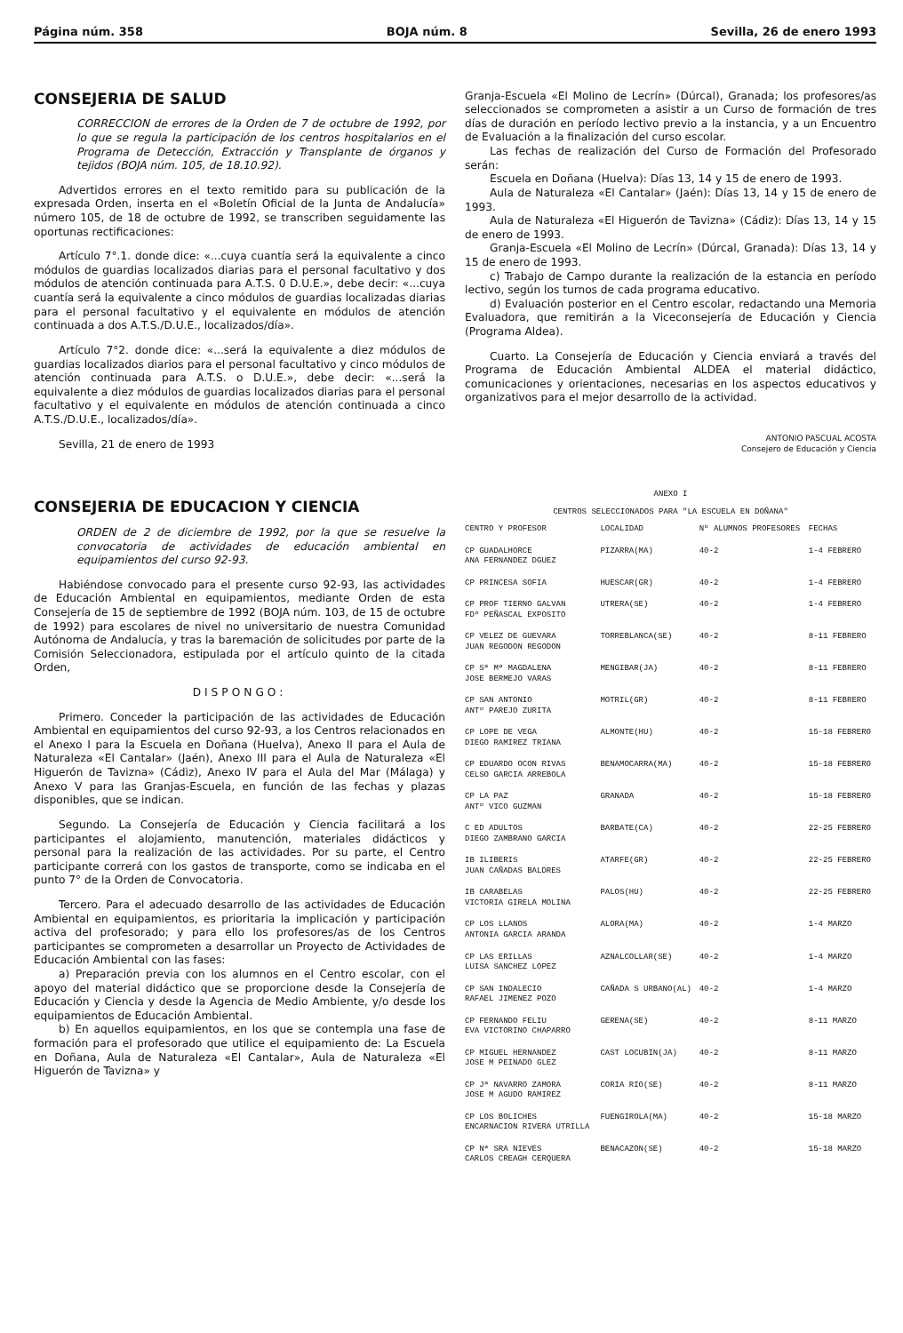Página núm. 358 BOJA núm. 8 Sevilla, 26 de enero 1993
CONSEJERIA DE SALUD
CORRECCION de errores de la Orden de 7 de octubre de 1992, por lo que se regula la participación de los centros hospitalarios en el Programa de Detección, Extracción y Transplante de órganos y tejidos (BOJA núm. 105, de 18.10.92).
Advertidos errores en el texto remitido para su publicación de la expresada Orden, inserta en el «Boletín Oficial de la Junta de Andalucía» número 105, de 18 de octubre de 1992, se transcriben seguidamente las oportunas rectificaciones:
Artículo 7°.1. donde dice: «...cuya cuantía será la equivalente a cinco módulos de guardias localizados diarias para el personal facultativo y dos módulos de atención continuada para A.T.S. 0 D.U.E.», debe decir: «...cuya cuantía será la equivalente a cinco módulos de guardias localizadas diarias para el personal facultativo y el equivalente en módulos de atención continuada a dos A.T.S./D.U.E., localizados/día».
Artículo 7°2. donde dice: «...será la equivalente a diez módulos de guardias localizados diarios para el personal facultativo y cinco módulos de atención continuada para A.T.S. o D.U.E.», debe decir: «...será la equivalente a diez módulos de guardias localizados diarias para el personal facultativo y el equivalente en módulos de atención continuada a cinco A.T.S./D.U.E., localizados/día».
Sevilla, 21 de enero de 1993
CONSEJERIA DE EDUCACION Y CIENCIA
ORDEN de 2 de diciembre de 1992, por la que se resuelve la convocatoria de actividades de educación ambiental en equipamientos del curso 92-93.
Habiéndose convocado para el presente curso 92-93, las actividades de Educación Ambiental en equipamientos, mediante Orden de esta Consejería de 15 de septiembre de 1992 (BOJA núm. 103, de 15 de octubre de 1992) para escolares de nivel no universitario de nuestra Comunidad Autónoma de Andalucía, y tras la baremación de solicitudes por parte de la Comisión Seleccionadora, estipulada por el artículo quinto de la citada Orden,
DISPONGO:
Primero. Conceder la participación de las actividades de Educación Ambiental en equipamientos del curso 92-93, a los Centros relacionados en el Anexo I para la Escuela en Doñana (Huelva), Anexo II para el Aula de Naturaleza «El Cantalar» (Jaén), Anexo III para el Aula de Naturaleza «El Higuerón de Tavizna» (Cádiz), Anexo IV para el Aula del Mar (Málaga) y Anexo V para las Granjas-Escuela, en función de las fechas y plazas disponibles, que se indican.
Segundo. La Consejería de Educación y Ciencia facilitará a los participantes el alojamiento, manutención, materiales didácticos y personal para la realización de las actividades. Por su parte, el Centro participante correrá con los gastos de transporte, como se indicaba en el punto 7° de la Orden de Convocatoria.
Tercero. Para el adecuado desarrollo de las actividades de Educación Ambiental en equipamientos, es prioritaria la implicación y participación activa del profesorado; y para ello los profesores/as de los Centros participantes se comprometen a desarrollar un Proyecto de Actividades de Educación Ambiental con las fases:
a) Preparación previa con los alumnos en el Centro escolar, con el apoyo del material didáctico que se proporcione desde la Consejería de Educación y Ciencia y desde la Agencia de Medio Ambiente, y/o desde los equipamientos de Educación Ambiental.
b) En aquellos equipamientos, en los que se contempla una fase de formación para el profesorado que utilice el equipamiento de: La Escuela en Doñana, Aula de Naturaleza «El Cantalar», Aula de Naturaleza «El Higuerón de Tavizna» y
Granja-Escuela «El Molino de Lecrín» (Dúrcal), Granada; los profesores/as seleccionados se comprometen a asistir a un Curso de formación de tres días de duración en período lectivo previo a la instancia, y a un Encuentro de Evaluación a la finalización del curso escolar.
Las fechas de realización del Curso de Formación del Profesorado serán:
Escuela en Doñana (Huelva): Días 13, 14 y 15 de enero de 1993.
Aula de Naturaleza «El Cantalar» (Jaén): Días 13, 14 y 15 de enero de 1993.
Aula de Naturaleza «El Higuerón de Tavizna» (Cádiz): Días 13, 14 y 15 de enero de 1993.
Granja-Escuela «El Molino de Lecrín» (Dúrcal, Granada): Días 13, 14 y 15 de enero de 1993.
c) Trabajo de Campo durante la realización de la estancia en período lectivo, según los turnos de cada programa educativo.
d) Evaluación posterior en el Centro escolar, redactando una Memoria Evaluadora, que remitirán a la Viceconsejería de Educación y Ciencia (Programa Aldea).
Cuarto. La Consejería de Educación y Ciencia enviará a través del Programa de Educación Ambiental ALDEA el material didáctico, comunicaciones y orientaciones, necesarias en los aspectos educativos y organizativos para el mejor desarrollo de la actividad.
ANTONIO PASCUAL ACOSTA
Consejero de Educación y Ciencia
ANEXO I
CENTROS SELECCIONADOS PARA "LA ESCUELA EN DOÑANA"
| CENTRO Y PROFESOR | LOCALIDAD | Nº ALUMNOS PROFESORES | FECHAS |
| --- | --- | --- | --- |
| CP GUADALHORCE ANA FERNANDEZ DGUEZ | PIZARRA(MA) | 40-2 | 1-4 FEBRERO |
| CP PRINCESA SOFIA | HUESCAR(GR) | 40-2 | 1-4 FEBRERO |
| CP PROF TIERNO GALVAN FDº PEÑASCAL EXPOSITO | UTRERA(SE) | 40-2 | 1-4 FEBRERO |
| CP VELEZ DE GUEVARA JUAN REGODON REGODON | TORREBLANCA(SE) | 40-2 | 8-11 FEBRERO |
| CP Sª Mª MAGDALENA JOSE BERMEJO VARAS | MENGIBAR(JA) | 40-2 | 8-11 FEBRERO |
| CP SAN ANTONIO ANTº PAREJO ZURITA | MOTRIL(GR) | 40-2 | 8-11 FEBRERO |
| CP LOPE DE VEGA DIEGO RAMIREZ TRIANA | ALMONTE(HU) | 40-2 | 15-18 FEBRERO |
| CP EDUARDO OCON RIVAS CELSO GARCIA ARREBOLA | BENAMOCARRA(MA) | 40-2 | 15-18 FEBRERO |
| CP LA PAZ ANTº VICO GUZMAN | GRANADA | 40-2 | 15-18 FEBRERO |
| C ED ADULTOS DIEGO ZAMBRANO GARCIA | BARBATE(CA) | 40-2 | 22-25 FEBRERO |
| IB ILIBERIS JUAN CAÑADAS BALDRES | ATARFE(GR) | 40-2 | 22-25 FEBRERO |
| IB CARABELAS VICTORIA GIRELA MOLINA | PALOS(HU) | 40-2 | 22-25 FEBRERO |
| CP LOS LLANOS ANTONIA GARCIA ARANDA | ALORA(MA) | 40-2 | 1-4 MARZO |
| CP LAS ERILLAS LUISA SANCHEZ LOPEZ | AZNALCOLLAR(SE) | 40-2 | 1-4 MARZO |
| CP SAN INDALECIO RAFAEL JIMENEZ POZO | CAÑADA S URBANO(AL) | 40-2 | 1-4 MARZO |
| CP FERNANDO FELIU EVA VICTORINO CHAPARRO | GERENA(SE) | 40-2 | 8-11 MARZO |
| CP MIGUEL HERNANDEZ JOSE M PEINADO GLEZ | CAST LOCUBIN(JA) | 40-2 | 8-11 MARZO |
| CP Jª NAVARRO ZAMORA JOSE M AGUDO RAMIREZ | CORIA RIO(SE) | 40-2 | 8-11 MARZO |
| CP LOS BOLICHES ENCARNACION RIVERA UTRILLA | FUENGIROLA(MA) | 40-2 | 15-18 MARZO |
| CP Nª SRA NIEVES CARLOS CREAGH CERQUERA | BENACAZON(SE) | 40-2 | 15-18 MARZO |